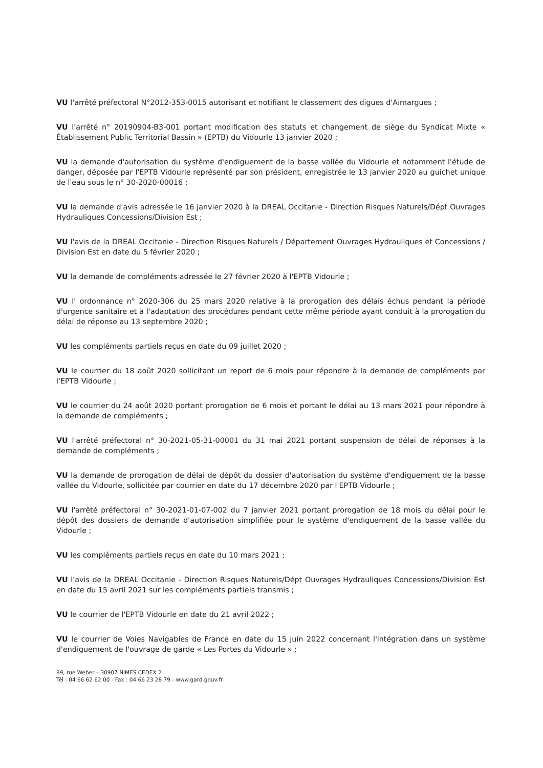VU l'arrêté préfectoral N°2012-353-0015 autorisant et notifiant le classement des digues d'Aimargues ;
VU l'arrêté n° 20190904-B3-001 portant modification des statuts et changement de siège du Syndicat Mixte « Établissement Public Territorial Bassin » (EPTB) du Vidourle 13 janvier 2020 ;
VU la demande d'autorisation du système d'endiguement de la basse vallée du Vidourle et notamment l'étude de danger, déposée par l'EPTB Vidourle représenté par son président, enregistrée le 13 janvier 2020 au guichet unique de l'eau sous le n° 30-2020-00016 ;
VU la demande d'avis adressée le 16 janvier 2020 à la DREAL Occitanie - Direction Risques Naturels/Dépt Ouvrages Hydrauliques Concessions/Division Est ;
VU l'avis de la DREAL Occitanie - Direction Risques Naturels / Département Ouvrages Hydrauliques et Concessions / Division Est en date du 5 février 2020 ;
VU la demande de compléments adressée le 27 février 2020 à l'EPTB Vidourle ;
VU l' ordonnance n° 2020-306 du 25 mars 2020 relative à la prorogation des délais échus pendant la période d'urgence sanitaire et à l'adaptation des procédures pendant cette même période ayant conduit à la prorogation du délai de réponse au 13 septembre 2020 ;
VU les compléments partiels reçus en date du 09 juillet 2020 ;
VU le courrier du 18 août 2020 sollicitant un report de 6 mois pour répondre à la demande de compléments par l'EPTB Vidourle ;
VU le courrier du 24 août 2020 portant prorogation de 6 mois et portant le délai au 13 mars 2021 pour répondre à la demande de compléments ;
VU l'arrêté préfectoral n° 30-2021-05-31-00001 du 31 mai 2021 portant suspension de délai de réponses à la demande de compléments ;
VU la demande de prorogation de délai de dépôt du dossier d'autorisation du système d'endiguement de la basse vallée du Vidourle, sollicitée par courrier en date du 17 décembre 2020 par l'EPTB Vidourle ;
VU l'arrêté préfectoral n° 30-2021-01-07-002 du 7 janvier 2021 portant prorogation de 18 mois du délai pour le dépôt des dossiers de demande d'autorisation simplifiée pour le système d'endiguement de la basse vallée du Vidourle ;
VU les compléments partiels reçus en date du 10 mars 2021 ;
VU l'avis de la DREAL Occitanie - Direction Risques Naturels/Dépt Ouvrages Hydrauliques Concessions/Division Est en date du 15 avril 2021 sur les compléments partiels transmis ;
VU le courrier de l'EPTB Vidourle en date du 21 avril 2022 ;
VU le courrier de Voies Navigables de France en date du 15 juin 2022 concernant l'intégration dans un système d'endiguement de l'ouvrage de garde « Les Portes du Vidourle » ;
89, rue Weber – 30907 NIMES CEDEX 2
Tél : 04 66 62 62 00 - Fax : 04 66 23 28 79 - www.gard.gouv.fr